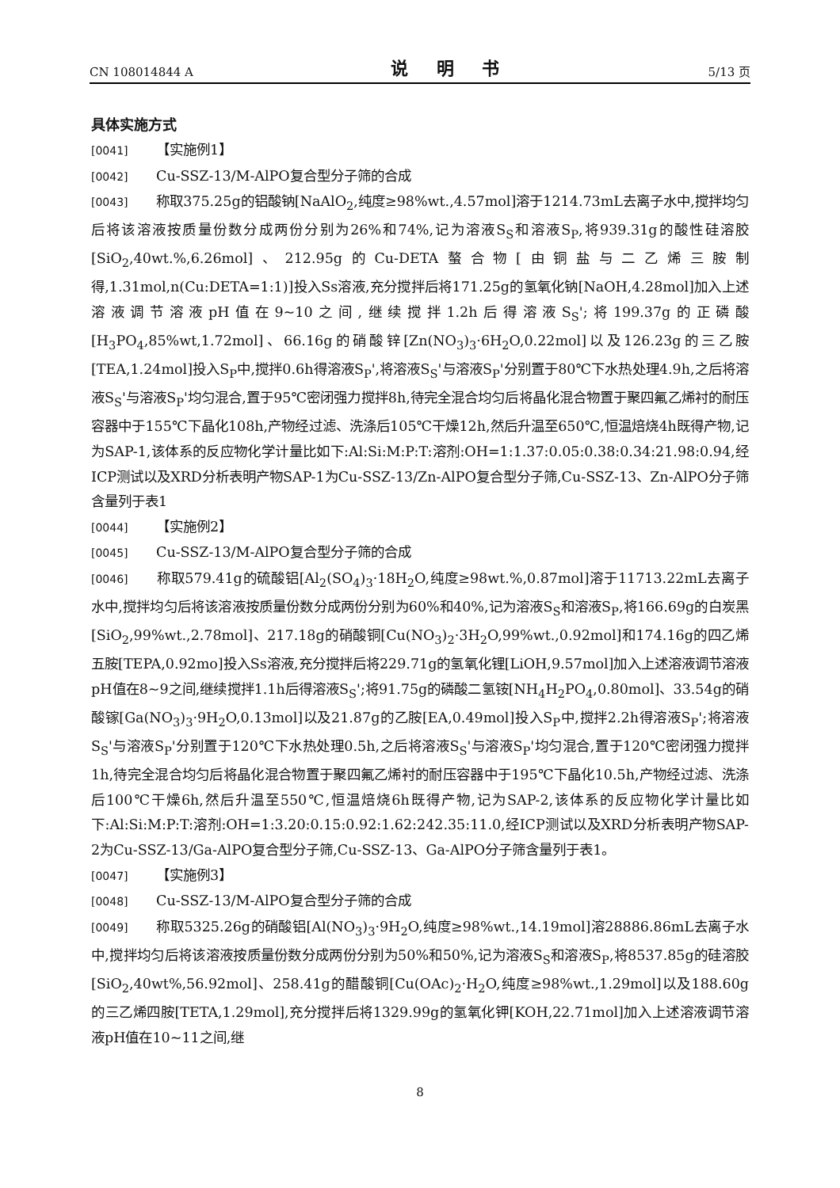CN 108014844 A 说 明 书 5/13 页
具体实施方式
[0041] 【实施例1】
[0042] Cu-SSZ-13/M-AlPO复合型分子筛的合成
[0043] 称取375.25g的铝酸钠[NaAlO<sub>2</sub>,纯度≥98%wt.,4.57mol]溶于1214.73mL去离子水中,搅拌均匀后将该溶液按质量份数分成两份分别为26%和74%,记为溶液S<sub>S</sub>和溶液S<sub>P</sub>,将939.31g的酸性硅溶胶[SiO<sub>2</sub>,40wt.%,6.26mol]、212.95g的Cu-DETA螯合物[由铜盐与二乙烯三胺制得,1.31mol,n(Cu:DETA=1:1)]投入Ss溶液,充分搅拌后将171.25g的氢氧化钠[NaOH,4.28mol]加入上述溶液调节溶液pH值在9~10之间,继续搅拌1.2h后得溶液S<sub>S</sub>';将199.37g的正磷酸[H<sub>3</sub>PO<sub>4</sub>,85%wt,1.72mol]、66.16g的硝酸锌[Zn(NO<sub>3</sub>)<sub>3</sub>·6H<sub>2</sub>O,0.22mol]以及126.23g的三乙胺[TEA,1.24mol]投入S<sub>P</sub>中,搅拌0.6h得溶液S<sub>P</sub>',将溶液S<sub>S</sub>'与溶液S<sub>P</sub>'分别置于80℃下水热处理4.9h,之后将溶液S<sub>S</sub>'与溶液S<sub>P</sub>'均匀混合,置于95℃密闭强力搅拌8h,待完全混合均匀后将晶化混合物置于聚四氟乙烯衬的耐压容器中于155℃下晶化108h,产物经过滤、洗涤后105℃干燥12h,然后升温至650℃,恒温焙烧4h既得产物,记为SAP-1,该体系的反应物化学计量比如下:Al:Si:M:P:T:溶剂:OH=1:1.37:0.05:0.38:0.34:21.98:0.94,经ICP测试以及XRD分析表明产物SAP-1为Cu-SSZ-13/Zn-AlPO复合型分子筛,Cu-SSZ-13、Zn-AlPO分子筛含量列于表1
[0044] 【实施例2】
[0045] Cu-SSZ-13/M-AlPO复合型分子筛的合成
[0046] 称取579.41g的硫酸铝[Al<sub>2</sub>(SO<sub>4</sub>)<sub>3</sub>·18H<sub>2</sub>O,纯度≥98wt.%,0.87mol]溶于11713.22mL去离子水中,搅拌均匀后将该溶液按质量份数分成两份分别为60%和40%,记为溶液S<sub>S</sub>和溶液S<sub>P</sub>,将166.69g的白炭黑[SiO<sub>2</sub>,99%wt.,2.78mol]、217.18g的硝酸铜[Cu(NO<sub>3</sub>)<sub>2</sub>·3H<sub>2</sub>O,99%wt.,0.92mol]和174.16g的四乙烯五胺[TEPA,0.92mo]投入Ss溶液,充分搅拌后将229.71g的氢氧化锂[LiOH,9.57mol]加入上述溶液调节溶液pH值在8~9之间,继续搅拌1.1h后得溶液S<sub>S</sub>';将91.75g的磷酸二氢铵[NH<sub>4</sub>H<sub>2</sub>PO<sub>4</sub>,0.80mol]、33.54g的硝酸镓[Ga(NO<sub>3</sub>)<sub>3</sub>·9H<sub>2</sub>O,0.13mol]以及21.87g的乙胺[EA,0.49mol]投入S<sub>P</sub>中,搅拌2.2h得溶液S<sub>P</sub>';将溶液S<sub>S</sub>'与溶液S<sub>P</sub>'分别置于120℃下水热处理0.5h,之后将溶液S<sub>S</sub>'与溶液S<sub>P</sub>'均匀混合,置于120℃密闭强力搅拌1h,待完全混合均匀后将晶化混合物置于聚四氟乙烯衬的耐压容器中于195℃下晶化10.5h,产物经过滤、洗涤后100℃干燥6h,然后升温至550℃,恒温焙烧6h既得产物,记为SAP-2,该体系的反应物化学计量比如下:Al:Si:M:P:T:溶剂:OH=1:3.20:0.15:0.92:1.62:242.35:11.0,经ICP测试以及XRD分析表明产物SAP-2为Cu-SSZ-13/Ga-AlPO复合型分子筛,Cu-SSZ-13、Ga-AlPO分子筛含量列于表1。
[0047] 【实施例3】
[0048] Cu-SSZ-13/M-AlPO复合型分子筛的合成
[0049] 称取5325.26g的硝酸铝[Al(NO<sub>3</sub>)<sub>3</sub>·9H<sub>2</sub>O,纯度≥98%wt.,14.19mol]溶28886.86mL去离子水中,搅拌均匀后将该溶液按质量份数分成两份分别为50%和50%,记为溶液S<sub>S</sub>和溶液S<sub>P</sub>,将8537.85g的硅溶胶[SiO<sub>2</sub>,40wt%,56.92mol]、258.41g的醋酸铜[Cu(OAc)<sub>2</sub>·H<sub>2</sub>O,纯度≥98%wt.,1.29mol]以及188.60g的三乙烯四胺[TETA,1.29mol],充分搅拌后将1329.99g的氢氧化钾[KOH,22.71mol]加入上述溶液调节溶液pH值在10~11之间,继
8